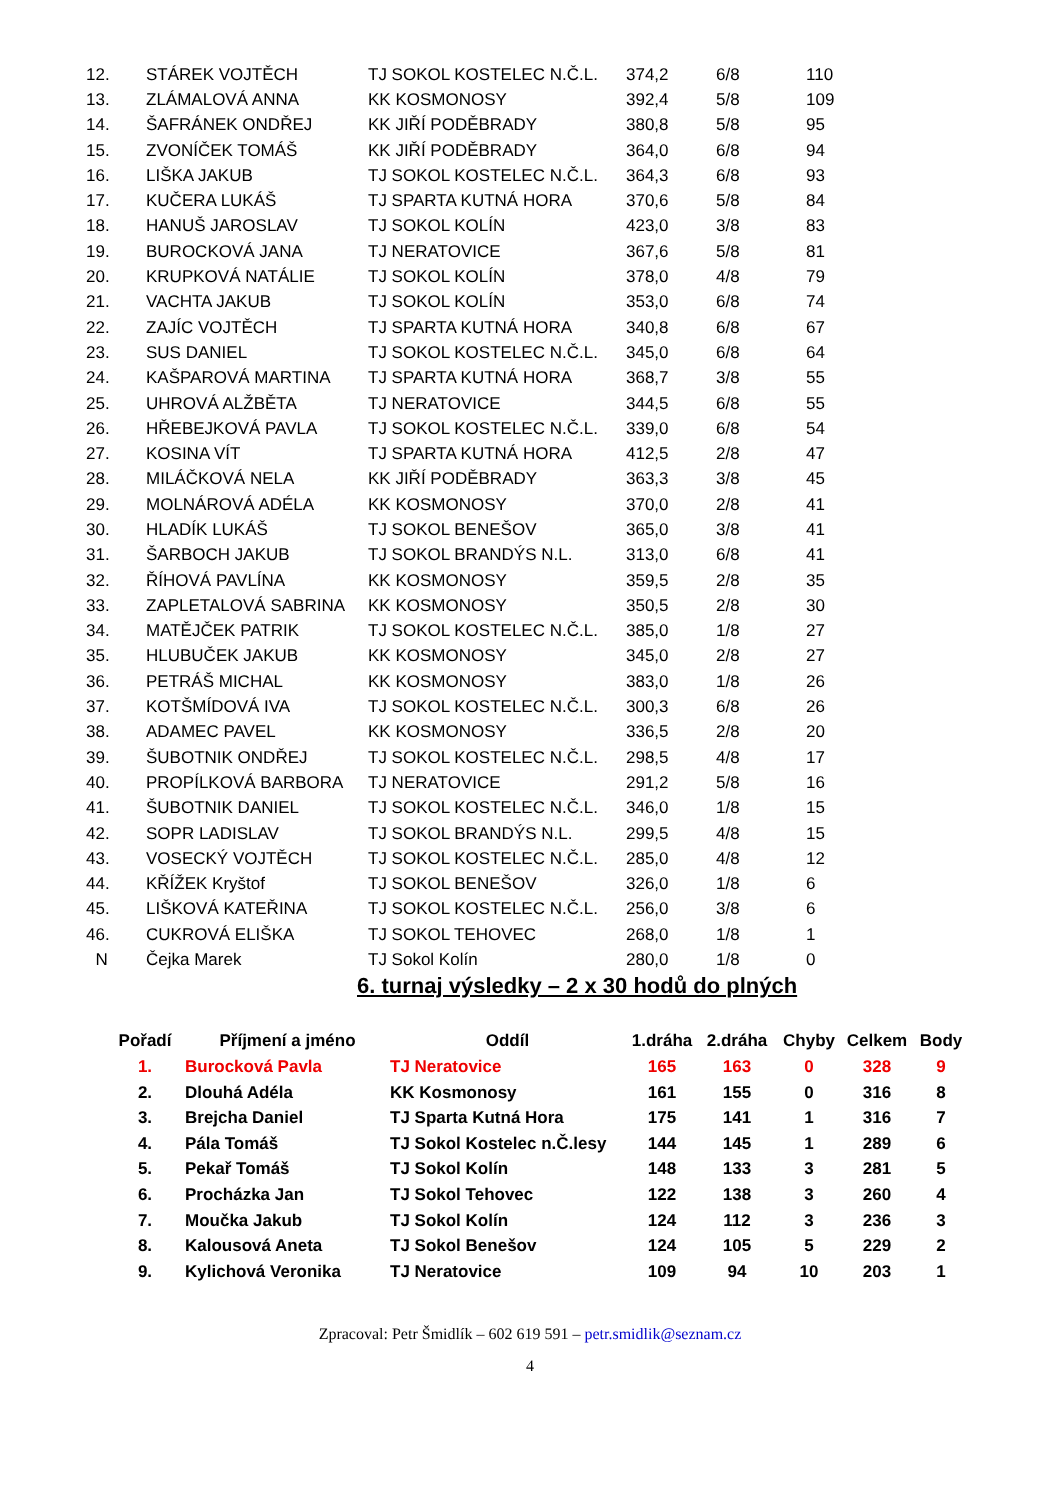| 12. | STÁREK VOJTĚCH | TJ SOKOL KOSTELEC N.Č.L. | 374,2 | 6/8 | 110 |
| 13. | ZLÁMALOVÁ ANNA | KK KOSMONOSY | 392,4 | 5/8 | 109 |
| 14. | ŠAFRÁNEK ONDŘEJ | KK JIŘÍ PODĚBRADY | 380,8 | 5/8 | 95 |
| 15. | ZVONÍČEK TOMÁŠ | KK JIŘÍ PODĚBRADY | 364,0 | 6/8 | 94 |
| 16. | LIŠKA JAKUB | TJ SOKOL KOSTELEC N.Č.L. | 364,3 | 6/8 | 93 |
| 17. | KUČERA LUKÁŠ | TJ SPARTA KUTNÁ HORA | 370,6 | 5/8 | 84 |
| 18. | HANUŠ JAROSLAV | TJ SOKOL KOLÍN | 423,0 | 3/8 | 83 |
| 19. | BUROCKOVÁ JANA | TJ NERATOVICE | 367,6 | 5/8 | 81 |
| 20. | KRUPKOVÁ NATÁLIE | TJ SOKOL KOLÍN | 378,0 | 4/8 | 79 |
| 21. | VACHTA JAKUB | TJ SOKOL KOLÍN | 353,0 | 6/8 | 74 |
| 22. | ZAJÍC VOJTĚCH | TJ SPARTA KUTNÁ HORA | 340,8 | 6/8 | 67 |
| 23. | SUS DANIEL | TJ SOKOL KOSTELEC N.Č.L. | 345,0 | 6/8 | 64 |
| 24. | KAŠPAROVÁ MARTINA | TJ SPARTA KUTNÁ HORA | 368,7 | 3/8 | 55 |
| 25. | UHROVÁ ALŽBĚTA | TJ NERATOVICE | 344,5 | 6/8 | 55 |
| 26. | HŘEBEJKOVÁ PAVLA | TJ SOKOL KOSTELEC N.Č.L. | 339,0 | 6/8 | 54 |
| 27. | KOSINA VÍT | TJ SPARTA KUTNÁ HORA | 412,5 | 2/8 | 47 |
| 28. | MILÁČKOVÁ NELA | KK JIŘÍ PODĚBRADY | 363,3 | 3/8 | 45 |
| 29. | MOLNÁROVÁ ADÉLA | KK KOSMONOSY | 370,0 | 2/8 | 41 |
| 30. | HLADÍK LUKÁŠ | TJ SOKOL BENEŠOV | 365,0 | 3/8 | 41 |
| 31. | ŠARBOCH JAKUB | TJ SOKOL BRANDÝS N.L. | 313,0 | 6/8 | 41 |
| 32. | ŘÍHOVÁ PAVLÍNA | KK KOSMONOSY | 359,5 | 2/8 | 35 |
| 33. | ZAPLETALOVÁ SABRINA | KK KOSMONOSY | 350,5 | 2/8 | 30 |
| 34. | MATĚJČEK PATRIK | TJ SOKOL KOSTELEC N.Č.L. | 385,0 | 1/8 | 27 |
| 35. | HLUBUČEK JAKUB | KK KOSMONOSY | 345,0 | 2/8 | 27 |
| 36. | PETRÁŠ MICHAL | KK KOSMONOSY | 383,0 | 1/8 | 26 |
| 37. | KOTŠMÍDOVÁ IVA | TJ SOKOL KOSTELEC N.Č.L. | 300,3 | 6/8 | 26 |
| 38. | ADAMEC PAVEL | KK KOSMONOSY | 336,5 | 2/8 | 20 |
| 39. | ŠUBOTNIK ONDŘEJ | TJ SOKOL KOSTELEC N.Č.L. | 298,5 | 4/8 | 17 |
| 40. | PROPÍLKOVÁ BARBORA | TJ NERATOVICE | 291,2 | 5/8 | 16 |
| 41. | ŠUBOTNIK DANIEL | TJ SOKOL KOSTELEC N.Č.L. | 346,0 | 1/8 | 15 |
| 42. | SOPR LADISLAV | TJ SOKOL BRANDÝS N.L. | 299,5 | 4/8 | 15 |
| 43. | VOSECKÝ VOJTĚCH | TJ SOKOL KOSTELEC N.Č.L. | 285,0 | 4/8 | 12 |
| 44. | KŘÍŽEK Kryštof | TJ SOKOL BENEŠOV | 326,0 | 1/8 | 6 |
| 45. | LIŠKOVÁ KATEŘINA | TJ SOKOL KOSTELEC N.Č.L. | 256,0 | 3/8 | 6 |
| 46. | CUKROVÁ ELIŠKA | TJ SOKOL TEHOVEC | 268,0 | 1/8 | 1 |
| N | Čejka Marek | TJ Sokol Kolín | 280,0 | 1/8 | 0 |
6. turnaj výsledky – 2 x 30 hodů do plných
| Pořadí | Příjmení a jméno | Oddíl | 1.dráha | 2.dráha | Chyby | Celkem | Body |
| --- | --- | --- | --- | --- | --- | --- | --- |
| 1. | Burocková Pavla | TJ Neratovice | 165 | 163 | 0 | 328 | 9 |
| 2. | Dlouhá Adéla | KK Kosmonosy | 161 | 155 | 0 | 316 | 8 |
| 3. | Brejcha Daniel | TJ Sparta Kutná Hora | 175 | 141 | 1 | 316 | 7 |
| 4. | Pála Tomáš | TJ Sokol Kostelec n.Č.lesy | 144 | 145 | 1 | 289 | 6 |
| 5. | Pekař Tomáš | TJ Sokol Kolín | 148 | 133 | 3 | 281 | 5 |
| 6. | Procházka Jan | TJ Sokol Tehovec | 122 | 138 | 3 | 260 | 4 |
| 7. | Moučka Jakub | TJ Sokol Kolín | 124 | 112 | 3 | 236 | 3 |
| 8. | Kalousová Aneta | TJ Sokol Benešov | 124 | 105 | 5 | 229 | 2 |
| 9. | Kylichová Veronika | TJ Neratovice | 109 | 94 | 10 | 203 | 1 |
Zpracoval: Petr Šmidlík – 602 619 591 – petr.smidlik@seznam.cz
4